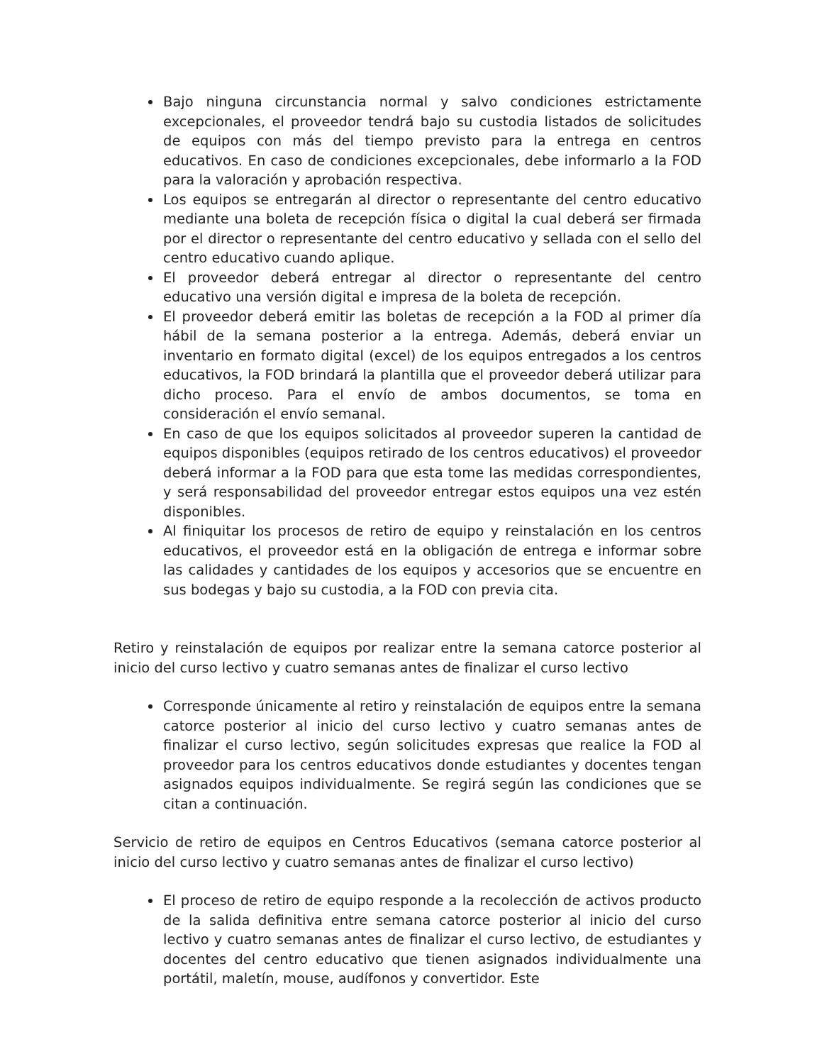Bajo ninguna circunstancia normal y salvo condiciones estrictamente excepcionales, el proveedor tendrá bajo su custodia listados de solicitudes de equipos con más del tiempo previsto para la entrega en centros educativos. En caso de condiciones excepcionales, debe informarlo a la FOD para la valoración y aprobación respectiva.
Los equipos se entregarán al director o representante del centro educativo mediante una boleta de recepción física o digital la cual deberá ser firmada por el director o representante del centro educativo y sellada con el sello del centro educativo cuando aplique.
El proveedor deberá entregar al director o representante del centro educativo una versión digital e impresa de la boleta de recepción.
El proveedor deberá emitir las boletas de recepción a la FOD al primer día hábil de la semana posterior a la entrega. Además, deberá enviar un inventario en formato digital (excel) de los equipos entregados a los centros educativos, la FOD brindará la plantilla que el proveedor deberá utilizar para dicho proceso. Para el envío de ambos documentos, se toma en consideración el envío semanal.
En caso de que los equipos solicitados al proveedor superen la cantidad de equipos disponibles (equipos retirado de los centros educativos) el proveedor deberá informar a la FOD para que esta tome las medidas correspondientes, y será responsabilidad del proveedor entregar estos equipos una vez estén disponibles.
Al finiquitar los procesos de retiro de equipo y reinstalación en los centros educativos, el proveedor está en la obligación de entrega e informar sobre las calidades y cantidades de los equipos y accesorios que se encuentre en sus bodegas y bajo su custodia, a la FOD con previa cita.
Retiro y reinstalación de equipos por realizar entre la semana catorce posterior al inicio del curso lectivo y cuatro semanas antes de finalizar el curso lectivo
Corresponde únicamente al retiro y reinstalación de equipos entre la semana catorce posterior al inicio del curso lectivo y cuatro semanas antes de finalizar el curso lectivo, según solicitudes expresas que realice la FOD al proveedor para los centros educativos donde estudiantes y docentes tengan asignados equipos individualmente. Se regirá según las condiciones que se citan a continuación.
Servicio de retiro de equipos en Centros Educativos (semana catorce posterior al inicio del curso lectivo y cuatro semanas antes de finalizar el curso lectivo)
El proceso de retiro de equipo responde a la recolección de activos producto de la salida definitiva entre semana catorce posterior al inicio del curso lectivo y cuatro semanas antes de finalizar el curso lectivo, de estudiantes y docentes del centro educativo que tienen asignados individualmente una portátil, maletín, mouse, audífonos y convertidor. Este